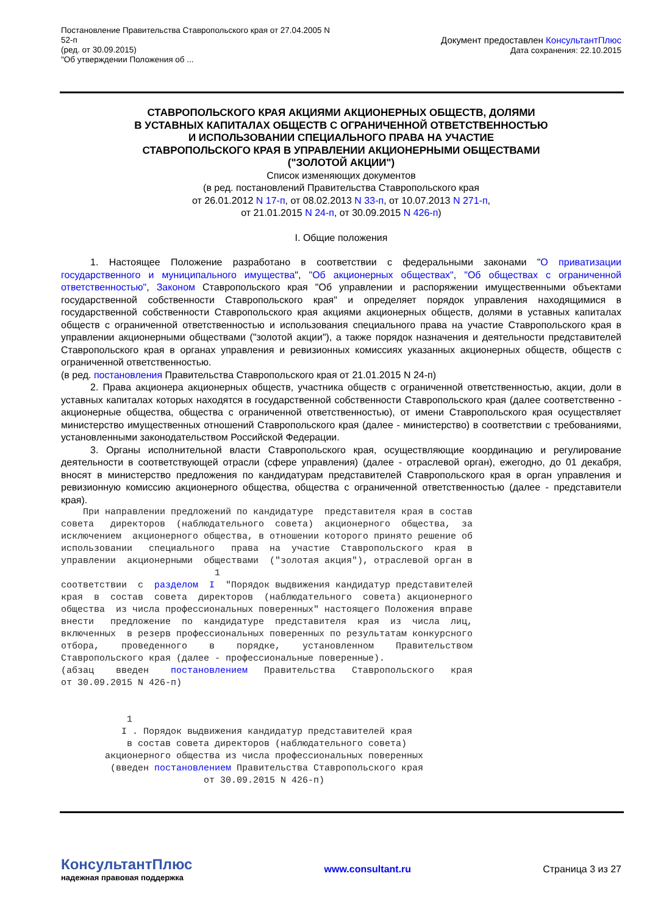Постановление Правительства Ставропольского края от 27.04.2005 N
52-п
(ред. от 30.09.2015)
"Об утверждении Положения об ...
Документ предоставлен КонсультантПлюс
Дата сохранения: 22.10.2015
СТАВРОПОЛЬСКОГО КРАЯ АКЦИЯМИ АКЦИОНЕРНЫХ ОБЩЕСТВ, ДОЛЯМИ
В УСТАВНЫХ КАПИТАЛАХ ОБЩЕСТВ С ОГРАНИЧЕННОЙ ОТВЕТСТВЕННОСТЬЮ
И ИСПОЛЬЗОВАНИИ СПЕЦИАЛЬНОГО ПРАВА НА УЧАСТИЕ
СТАВРОПОЛЬСКОГО КРАЯ В УПРАВЛЕНИИ АКЦИОНЕРНЫМИ ОБЩЕСТВАМИ
("ЗОЛОТОЙ АКЦИИ")
Список изменяющих документов
(в ред. постановлений Правительства Ставропольского края
от 26.01.2012 N 17-п, от 08.02.2013 N 33-п, от 10.07.2013 N 271-п,
от 21.01.2015 N 24-п, от 30.09.2015 N 426-п)
I. Общие положения
1. Настоящее Положение разработано в соответствии с федеральными законами "О приватизации государственного и муниципального имущества", "Об акционерных обществах", "Об обществах с ограниченной ответственностью", Законом Ставропольского края "Об управлении и распоряжении имущественными объектами государственной собственности Ставропольского края" и определяет порядок управления находящимися в государственной собственности Ставропольского края акциями акционерных обществ, долями в уставных капиталах обществ с ограниченной ответственностью и использования специального права на участие Ставропольского края в управлении акционерными обществами ("золотой акции"), а также порядок назначения и деятельности представителей Ставропольского края в органах управления и ревизионных комиссиях указанных акционерных обществ, обществ с ограниченной ответственностью.
(в ред. постановления Правительства Ставропольского края от 21.01.2015 N 24-п)
2. Права акционера акционерных обществ, участника обществ с ограниченной ответственностью, акции, доли в уставных капиталах которых находятся в государственной собственности Ставропольского края (далее соответственно - акционерные общества, общества с ограниченной ответственностью), от имени Ставропольского края осуществляет министерство имущественных отношений Ставропольского края (далее - министерство) в соответствии с требованиями, установленными законодательством Российской Федерации.
3. Органы исполнительной власти Ставропольского края, осуществляющие координацию и регулирование деятельности в соответствующей отрасли (сфере управления) (далее - отраслевой орган), ежегодно, до 01 декабря, вносят в министерство предложения по кандидатурам представителей Ставропольского края в орган управления и ревизионную комиссию акционерного общества, общества с ограниченной ответственностью (далее - представители края).
    При направлении предложений по кандидатуре  представителя края в состав
совета   директоров  (наблюдательного  совета)  акционерного  общества,  за
исключением  акционерного общества, в отношении которого принято решение об
использовании   специального   права  на  участие  Ставропольского  края  в
управлении  акционерными  обществами  ("золотая акция"), отраслевой орган в
                            1
соответствии  с  разделом  I  "Порядок выдвижения кандидатур представителей
края  в  состав  совета  директоров  (наблюдательного  совета) акционерного
общества  из числа профессиональных поверенных" настоящего Положения вправе
внести   предложение  по  кандидатуре  представителя  края  из  числа  лиц,
включенных  в резерв профессиональных поверенных по результатам конкурсного
отбора,    проведенного    в    порядке,    установленном    Правительством
Ставропольского края (далее - профессиональные поверенные).
(абзац    введен    постановлением   Правительства   Ставропольского   края
от 30.09.2015 N 426-п)


            1
           I . Порядок выдвижения кандидатур представителей края
            в состав совета директоров (наблюдательного совета)
        акционерного общества из числа профессиональных поверенных
         (введен постановлением Правительства Ставропольского края
                          от 30.09.2015 N 426-п)
КонсультантПлюс
надежная правовая поддержка
www.consultant.ru Страница 3 из 27